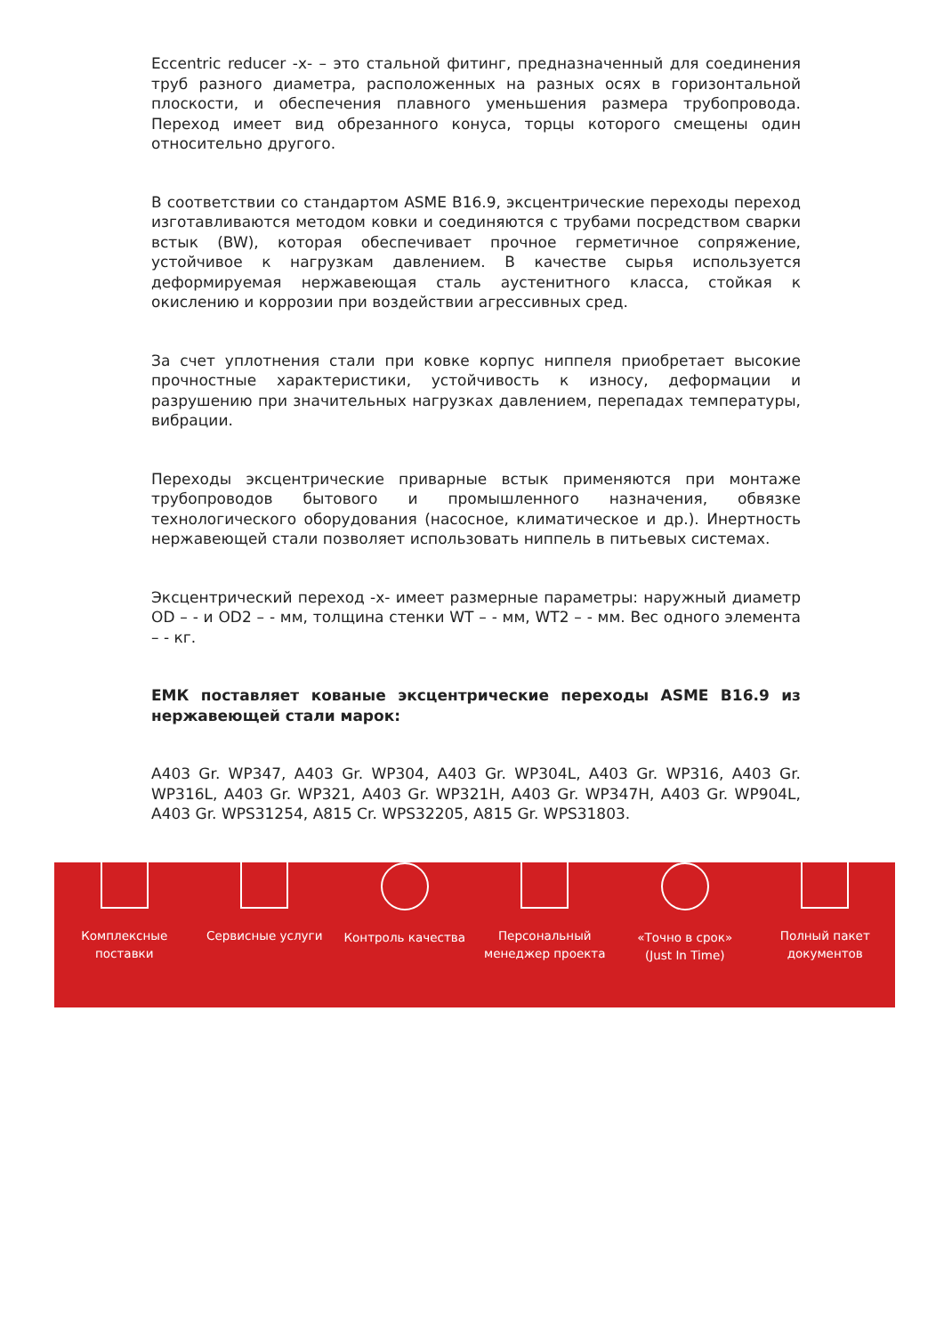Eccentric reducer -x- – это стальной фитинг, предназначенный для соединения труб разного диаметра, расположенных на разных осях в горизонтальной плоскости, и обеспечения плавного уменьшения размера трубопровода. Переход имеет вид обрезанного конуса, торцы которого смещены один относительно другого.
В соответствии со стандартом ASME B16.9, эксцентрические переходы переход изготавливаются методом ковки и соединяются с трубами посредством сварки встык (BW), которая обеспечивает прочное герметичное сопряжение, устойчивое к нагрузкам давлением. В качестве сырья используется деформируемая нержавеющая сталь аустенитного класса, стойкая к окислению и коррозии при воздействии агрессивных сред.
За счет уплотнения стали при ковке корпус ниппеля приобретает высокие прочностные характеристики, устойчивость к износу, деформации и разрушению при значительных нагрузках давлением, перепадах температуры, вибрации.
Переходы эксцентрические приварные встык применяются при монтаже трубопроводов бытового и промышленного назначения, обвязке технологического оборудования (насосное, климатическое и др.). Инертность нержавеющей стали позволяет использовать ниппель в питьевых системах.
Эксцентрический переход -x- имеет размерные параметры: наружный диаметр OD – - и OD2 – - мм, толщина стенки WT – - мм, WT2 – - мм. Вес одного элемента – - кг.
ЕМК поставляет кованые эксцентрические переходы ASME B16.9 из нержавеющей стали марок:
A403 Gr. WP347, A403 Gr. WP304, A403 Gr. WP304L, A403 Gr. WP316, A403 Gr. WP316L, A403 Gr. WP321, A403 Gr. WP321H, A403 Gr. WP347H, A403 Gr. WP904L, A403 Gr. WPS31254, A815 Cr. WPS32205, A815 Gr. WPS31803.
Комплексные поставки
Сервисные услуги Контроль качества Персональный менеджер проекта
«Точно в срок» (Just In Time)
Полный пакет документов